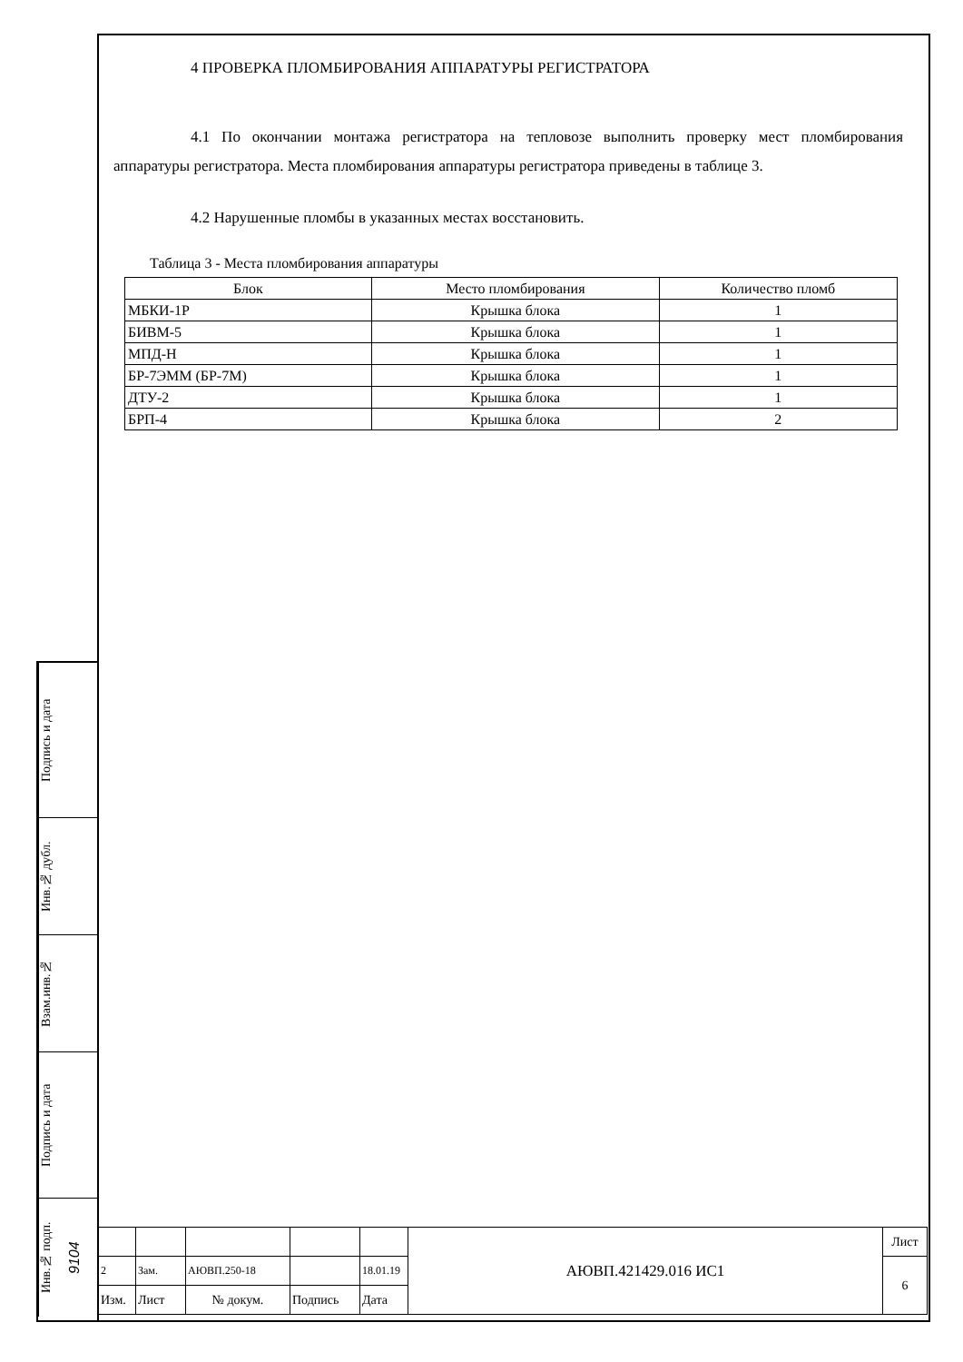4 ПРОВЕРКА ПЛОМБИРОВАНИЯ АППАРАТУРЫ РЕГИСТРАТОРА
4.1 По окончании монтажа регистратора на тепловозе выполнить проверку мест пломбирования аппаратуры регистратора. Места пломбирования аппаратуры регистратора приведены в таблице 3.
4.2 Нарушенные пломбы в указанных местах восстановить.
Таблица 3 - Места пломбирования аппаратуры
| Блок | Место пломбирования | Количество пломб |
| --- | --- | --- |
| МБКИ-1Р | Крышка блока | 1 |
| БИВМ-5 | Крышка блока | 1 |
| МПД-Н | Крышка блока | 1 |
| БР-7ЭММ (БР-7М) | Крышка блока | 1 |
| ДТУ-2 | Крышка блока | 1 |
| БРП-4 | Крышка блока | 2 |
Подпись и дата
Инв.№ дубл.
Взам.инв.№
Подпись и дата
Инв.№ подп. 9104
| | | | | | АЮВП.421429.016 ИС1 | Лист |
| 2 | Зам. | АЮВП.250-18 | | 18.01.19 | | 6 |
| Изм. | Лист | № докум. | Подпись | Дата | | |